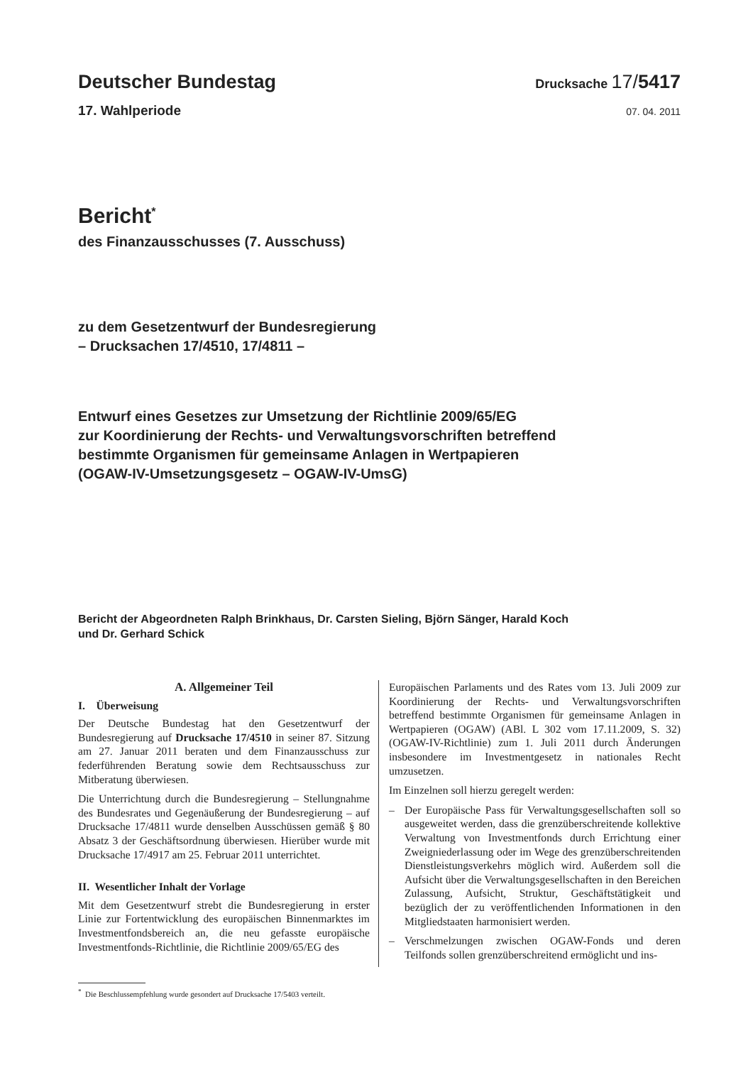Deutscher Bundestag
Drucksache 17/5417
17. Wahlperiode
07. 04. 2011
Bericht<sup>*</sup>
des Finanzausschusses (7. Ausschuss)
zu dem Gesetzentwurf der Bundesregierung
– Drucksachen 17/4510, 17/4811 –
Entwurf eines Gesetzes zur Umsetzung der Richtlinie 2009/65/EG
zur Koordinierung der Rechts- und Verwaltungsvorschriften betreffend
bestimmte Organismen für gemeinsame Anlagen in Wertpapieren
(OGAW-IV-Umsetzungsgesetz – OGAW-IV-UmsG)
Bericht der Abgeordneten Ralph Brinkhaus, Dr. Carsten Sieling, Björn Sänger, Harald Koch
und Dr. Gerhard Schick
A. Allgemeiner Teil
I. Überweisung
Der Deutsche Bundestag hat den Gesetzentwurf der Bundesregierung auf Drucksache 17/4510 in seiner 87. Sitzung am 27. Januar 2011 beraten und dem Finanzausschuss zur federführenden Beratung sowie dem Rechtsausschuss zur Mitberatung überwiesen.
Die Unterrichtung durch die Bundesregierung – Stellungnahme des Bundesrates und Gegenäußerung der Bundesregierung – auf Drucksache 17/4811 wurde denselben Ausschüssen gemäß § 80 Absatz 3 der Geschäftsordnung überwiesen. Hierüber wurde mit Drucksache 17/4917 am 25. Februar 2011 unterrichtet.
II. Wesentlicher Inhalt der Vorlage
Mit dem Gesetzentwurf strebt die Bundesregierung in erster Linie zur Fortentwicklung des europäischen Binnenmarktes im Investmentfondsbereich an, die neu gefasste europäische Investmentfonds-Richtlinie, die Richtlinie 2009/65/EG des
Europäischen Parlaments und des Rates vom 13. Juli 2009 zur Koordinierung der Rechts- und Verwaltungsvorschriften betreffend bestimmte Organismen für gemeinsame Anlagen in Wertpapieren (OGAW) (ABl. L 302 vom 17.11.2009, S. 32) (OGAW-IV-Richtlinie) zum 1. Juli 2011 durch Änderungen insbesondere im Investmentgesetz in nationales Recht umzusetzen.
Im Einzelnen soll hierzu geregelt werden:
– Der Europäische Pass für Verwaltungsgesellschaften soll so ausgeweitet werden, dass die grenzüberschreitende kollektive Verwaltung von Investmentfonds durch Errichtung einer Zweigniederlassung oder im Wege des grenzüberschreitenden Dienstleistungsverkehrs möglich wird. Außerdem soll die Aufsicht über die Verwaltungsgesellschaften in den Bereichen Zulassung, Aufsicht, Struktur, Geschäftstätigkeit und bezüglich der zu veröffentlichenden Informationen in den Mitgliedstaaten harmonisiert werden.
– Verschmelzungen zwischen OGAW-Fonds und deren Teilfonds sollen grenzüberschreitend ermöglicht und ins-
<sup>*</sup> Die Beschlussempfehlung wurde gesondert auf Drucksache 17/5403 verteilt.